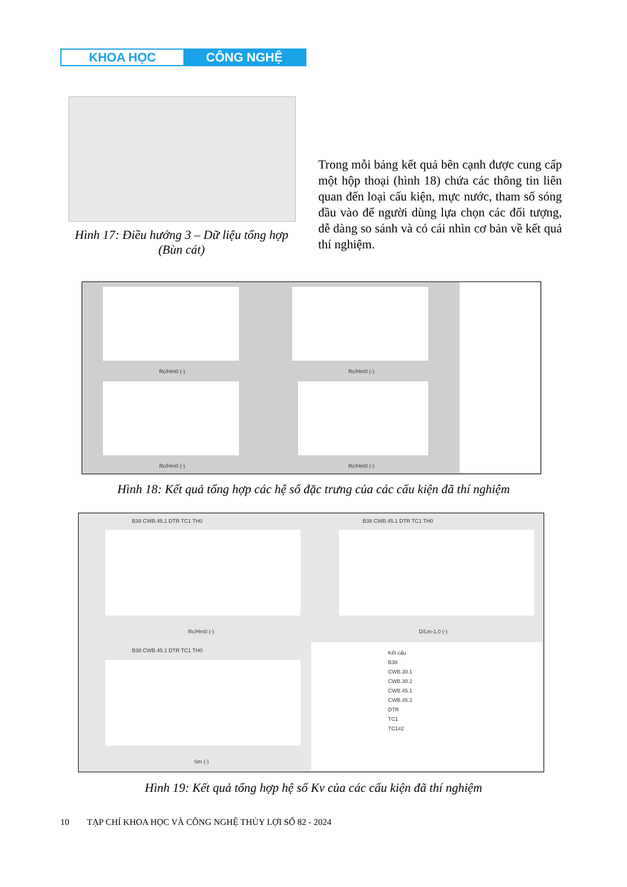KHOA HỌC CÔNG NGHỆ
Hình 17: Điều hướng 3 – Dữ liệu tổng hợp (Bùn cát)
Trong mỗi bảng kết quả bên cạnh được cung cấp một hộp thoại (hình 18) chứa các thông tin liên quan đến loại cấu kiện, mực nước, tham số sóng đầu vào để người dùng lựa chọn các đối tượng, dễ dàng so sánh và có cái nhìn cơ bản về kết quả thí nghiệm.
Rc/Hm0 (-) Rc/Hm0 (-)
Rc/Hm0 (-) Rc/Hm0 (-)
Hình 18: Kết quả tổng hợp các hệ số đặc trưng của các cấu kiện đã thí nghiệm
B38 CWB.45.1 DTR TC1 TH0 B38 CWB.45.1 DTR TC1 TH0
Rc/Hm0 (-) D/Lm-1,0 (-)
B38 CWB.45.1 DTR TC1 TH0
Sm (-)
Kết cấu
B38
CWB.30.1
CWB.30.2
CWB.45.1
CWB.45.2
DTR
TC1
TC1#2
Hình 19: Kết quả tổng hợp hệ số Kv của các cấu kiện đã thí nghiệm
10 TẠP CHÍ KHOA HỌC VÀ CÔNG NGHỆ THỦY LỢI SỐ 82 - 2024